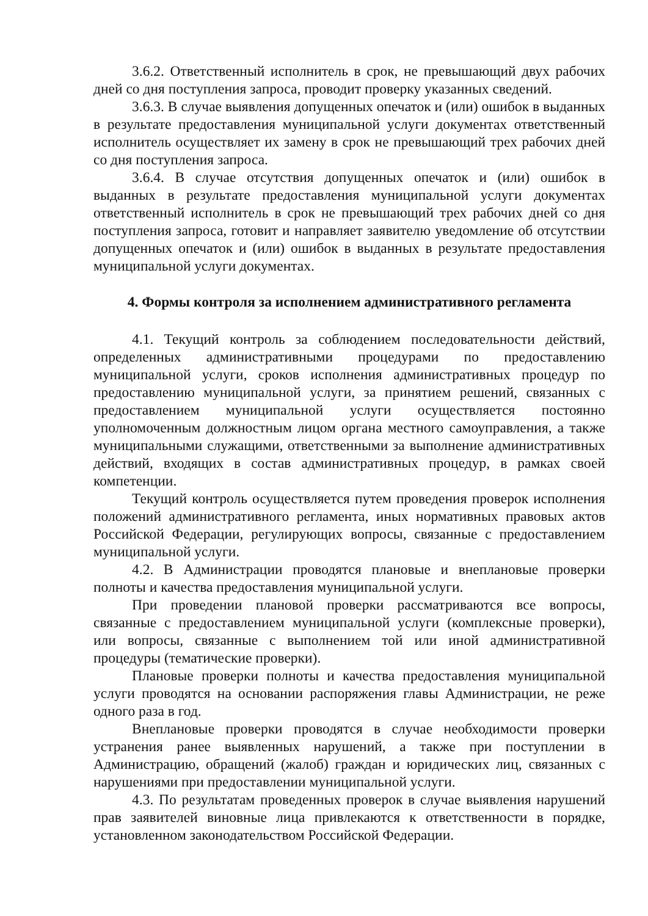3.6.2. Ответственный исполнитель в срок, не превышающий двух рабочих дней со дня поступления запроса, проводит проверку указанных сведений.
3.6.3. В случае выявления допущенных опечаток и (или) ошибок в выданных в результате предоставления муниципальной услуги документах ответственный исполнитель осуществляет их замену в срок не превышающий трех рабочих дней со дня поступления запроса.
3.6.4. В случае отсутствия допущенных опечаток и (или) ошибок в выданных в результате предоставления муниципальной услуги документах ответственный исполнитель в срок не превышающий трех рабочих дней со дня поступления запроса, готовит и направляет заявителю уведомление об отсутствии допущенных опечаток и (или) ошибок в выданных в результате предоставления муниципальной услуги документах.
4. Формы контроля за исполнением административного регламента
4.1. Текущий контроль за соблюдением последовательности действий, определенных административными процедурами по предоставлению муниципальной услуги, сроков исполнения административных процедур по предоставлению муниципальной услуги, за принятием решений, связанных с предоставлением муниципальной услуги осуществляется постоянно уполномоченным должностным лицом органа местного самоуправления, а также муниципальными служащими, ответственными за выполнение административных действий, входящих в состав административных процедур, в рамках своей компетенции.
Текущий контроль осуществляется путем проведения проверок исполнения положений административного регламента, иных нормативных правовых актов Российской Федерации, регулирующих вопросы, связанные с предоставлением муниципальной услуги.
4.2. В Администрации проводятся плановые и внеплановые проверки полноты и качества предоставления муниципальной услуги.
При проведении плановой проверки рассматриваются все вопросы, связанные с предоставлением муниципальной услуги (комплексные проверки), или вопросы, связанные с выполнением той или иной административной процедуры (тематические проверки).
Плановые проверки полноты и качества предоставления муниципальной услуги проводятся на основании распоряжения главы Администрации, не реже одного раза в год.
Внеплановые проверки проводятся в случае необходимости проверки устранения ранее выявленных нарушений, а также при поступлении в Администрацию, обращений (жалоб) граждан и юридических лиц, связанных с нарушениями при предоставлении муниципальной услуги.
4.3. По результатам проведенных проверок в случае выявления нарушений прав заявителей виновные лица привлекаются к ответственности в порядке, установленном законодательством Российской Федерации.